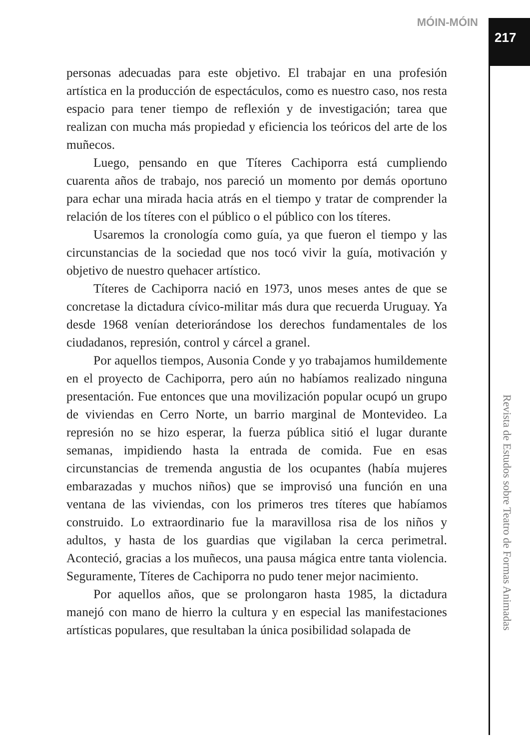MÓIN-MÓIN 217
Revista de Estudos sobre Teatro de Formas Animadas
personas adecuadas para este objetivo. El trabajar en una profesión artística en la producción de espectáculos, como es nuestro caso, nos resta espacio para tener tiempo de reflexión y de investigación; tarea que realizan con mucha más propiedad y eficiencia los teóricos del arte de los muñecos.
Luego, pensando en que Títeres Cachiporra está cumpliendo cuarenta años de trabajo, nos pareció un momento por demás oportuno para echar una mirada hacia atrás en el tiempo y tratar de comprender la relación de los títeres con el público o el público con los títeres.
Usaremos la cronología como guía, ya que fueron el tiempo y las circunstancias de la sociedad que nos tocó vivir la guía, motivación y objetivo de nuestro quehacer artístico.
Títeres de Cachiporra nació en 1973, unos meses antes de que se concretase la dictadura cívico-militar más dura que recuerda Uruguay. Ya desde 1968 venían deteriorándose los derechos fundamentales de los ciudadanos, represión, control y cárcel a granel.
Por aquellos tiempos, Ausonia Conde y yo trabajamos humildemente en el proyecto de Cachiporra, pero aún no habíamos realizado ninguna presentación. Fue entonces que una movilización popular ocupó un grupo de viviendas en Cerro Norte, un barrio marginal de Montevideo. La represión no se hizo esperar, la fuerza pública sitió el lugar durante semanas, impidiendo hasta la entrada de comida. Fue en esas circunstancias de tremenda angustia de los ocupantes (había mujeres embarazadas y muchos niños) que se improvisó una función en una ventana de las viviendas, con los primeros tres títeres que habíamos construido. Lo extraordinario fue la maravillosa risa de los niños y adultos, y hasta de los guardias que vigilaban la cerca perimetral. Aconteció, gracias a los muñecos, una pausa mágica entre tanta violencia. Seguramente, Títeres de Cachiporra no pudo tener mejor nacimiento.
Por aquellos años, que se prolongaron hasta 1985, la dictadura manejó con mano de hierro la cultura y en especial las manifestaciones artísticas populares, que resultaban la única posibilidad solapada de